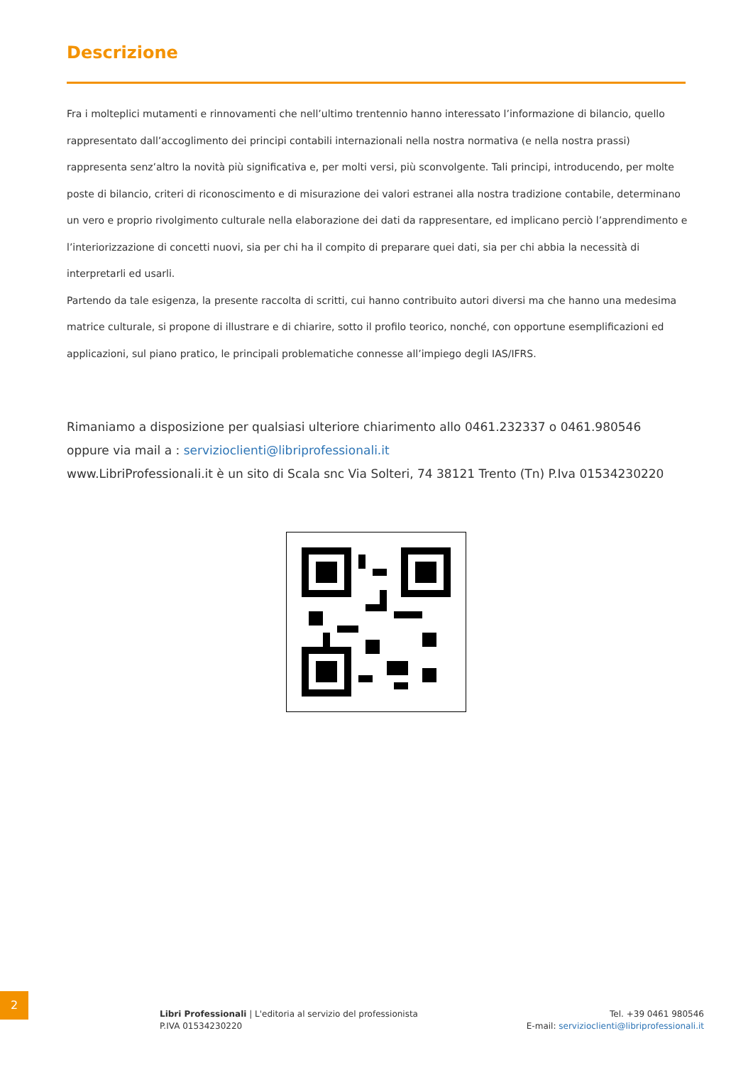Descrizione
Fra i molteplici mutamenti e rinnovamenti che nell’ultimo trentennio hanno interessato l’informazione di bilancio, quello rappresentato dall’accoglimento dei principi contabili internazionali nella nostra normativa (e nella nostra prassi) rappresenta senz’altro la novità più significativa e, per molti versi, più sconvolgente. Tali principi, introducendo, per molte poste di bilancio, criteri di riconoscimento e di misurazione dei valori estranei alla nostra tradizione contabile, determinano un vero e proprio rivolgimento culturale nella elaborazione dei dati da rappresentare, ed implicano perciò l’apprendimento e l’interiorizzazione di concetti nuovi, sia per chi ha il compito di preparare quei dati, sia per chi abbia la necessità di interpretarli ed usarli.
Partendo da tale esigenza, la presente raccolta di scritti, cui hanno contribuito autori diversi ma che hanno una medesima matrice culturale, si propone di illustrare e di chiarire, sotto il profilo teorico, nonché, con opportune esemplificazioni ed applicazioni, sul piano pratico, le principali problematiche connesse all’impiego degli IAS/IFRS.
Rimaniamo a disposizione per qualsiasi ulteriore chiarimento allo 0461.232337 o 0461.980546
oppure via mail a : servizioclienti@libriprofessionali.it
www.LibriProfessionali.it è un sito di Scala snc Via Solteri, 74 38121 Trento (Tn) P.Iva 01534230220
2
Libri Professionali | L'editoria al servizio del professionista
P.IVA 01534230220
Tel. +39 0461 980546
E-mail: servizioclienti@libriprofessionali.it